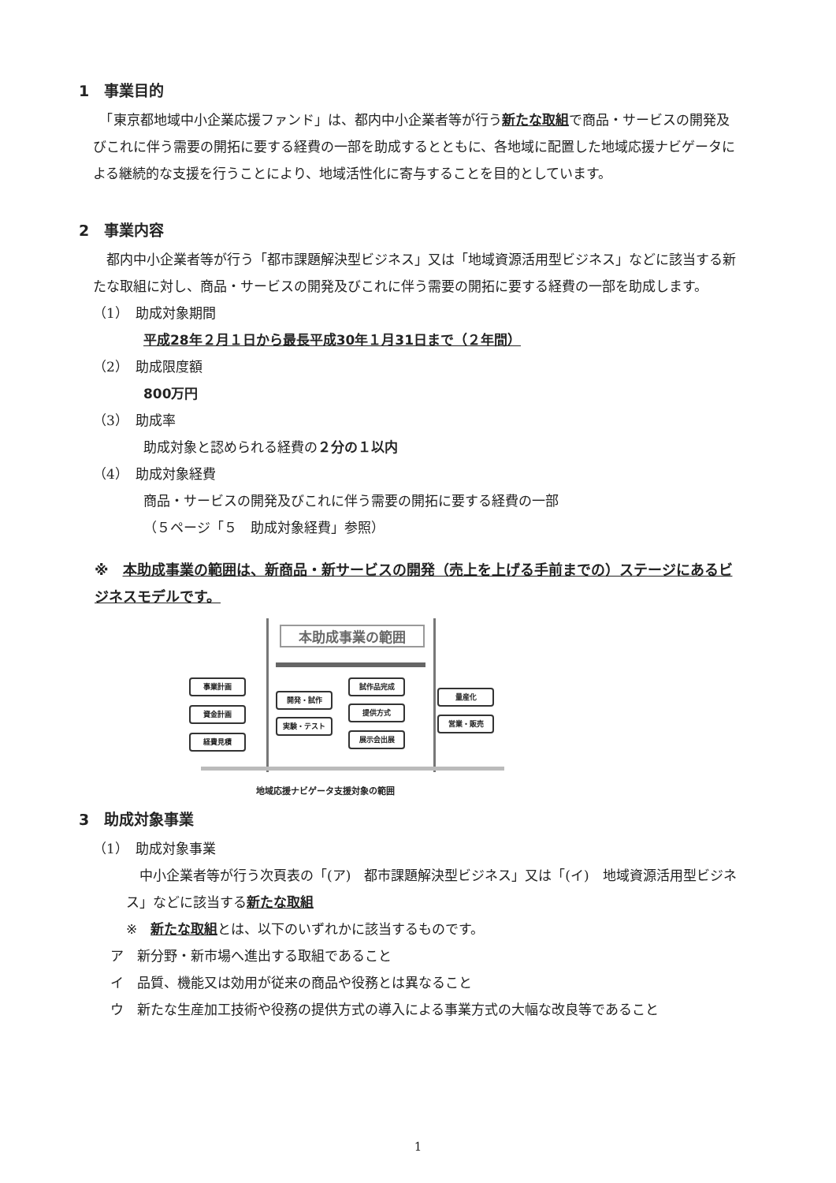1　事業目的
　「東京都地域中小企業応援ファンド」は、都内中小企業者等が行う新たな取組で商品・サービスの開発及びこれに伴う需要の開拓に要する経費の一部を助成するとともに、各地域に配置した地域応援ナビゲータによる継続的な支援を行うことにより、地域活性化に寄与することを目的としています。
2　事業内容
　都内中小企業者等が行う「都市課題解決型ビジネス」又は「地域資源活用型ビジネス」などに該当する新たな取組に対し、商品・サービスの開発及びこれに伴う需要の開拓に要する経費の一部を助成します。
（1）　助成対象期間
平成28年２月１日から最長平成30年１月31日まで（２年間）
（2）　助成限度額
800万円
（3）　助成率
助成対象と認められる経費の２分の１以内
（4）　助成対象経費
商品・サービスの開発及びこれに伴う需要の開拓に要する経費の一部
（５ページ「５　助成対象経費」参照）
※　本助成事業の範囲は、新商品・新サービスの開発（売上を上げる手前までの）ステージにあるビジネスモデルです。
本助成事業の範囲
事業計画
資金計画
経費見積
開発・試作
実験・テスト
試作品完成
提供方式
展示会出展
量産化
営業・販売
地域応援ナビゲータ支援対象の範囲
3　助成対象事業
（1）　助成対象事業
　中小企業者等が行う次頁表の「(ア)　都市課題解決型ビジネス」又は「(イ)　地域資源活用型ビジネス」などに該当する新たな取組
※　新たな取組とは、以下のいずれかに該当するものです。
ア　新分野・新市場へ進出する取組であること
イ　品質、機能又は効用が従来の商品や役務とは異なること
ウ　新たな生産加工技術や役務の提供方式の導入による事業方式の大幅な改良等であること
1